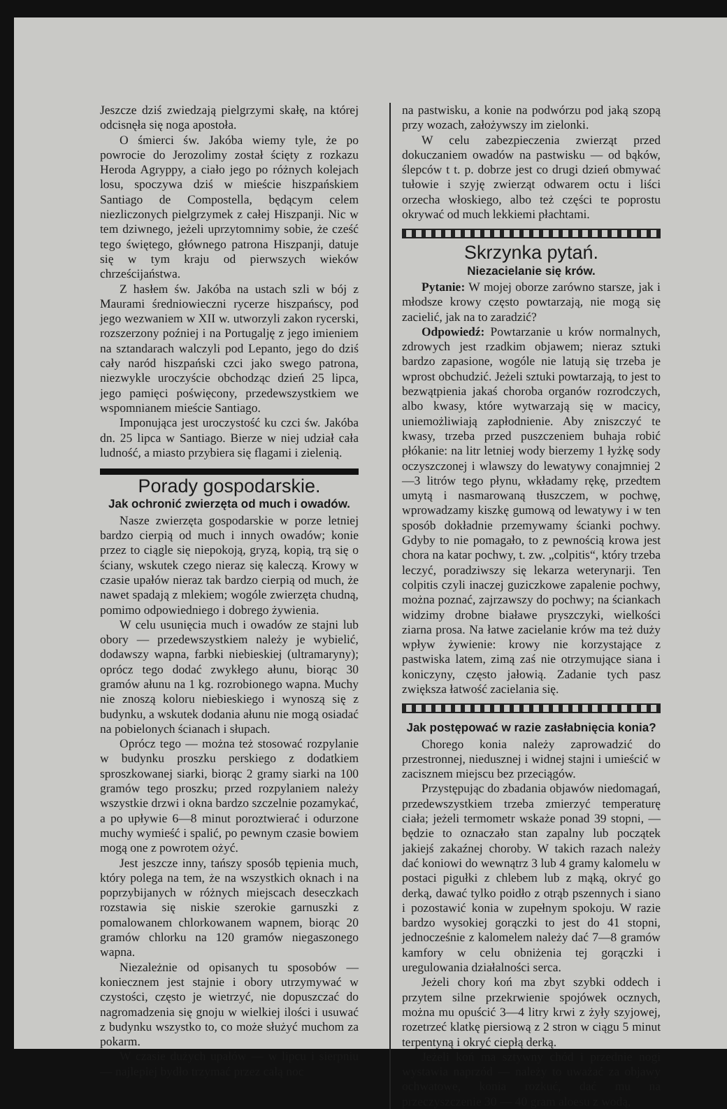Jeszcze dziś zwiedzają pielgrzymi skałę, na której odcisnęła się noga apostoła.
O śmierci św. Jakóba wiemy tyle, że po powrocie do Jerozolimy został ścięty z rozkazu Heroda Agryppy, a ciało jego po różnych kolejach losu, spoczywa dziś w mieście hiszpańskiem Santiago de Compostella, będącym celem niezliczonych pielgrzymek z całej Hiszpanji. Nic w tem dziwnego, jeżeli uprzytomnimy sobie, że cześć tego świętego, głównego patrona Hiszpanji, datuje się w tym kraju od pierwszych wieków chrześcijaństwa.
Z hasłem św. Jakóba na ustach szli w bój z Maurami średniowieczni rycerze hiszpańscy, pod jego wezwaniem w XII w. utworzyli zakon rycerski, rozszerzony poźniej i na Portugalję z jego imieniem na sztandarach walczyli pod Lepanto, jego do dziś cały naród hiszpański czci jako swego patrona, niezwykle uroczyście obchodząc dzień 25 lipca, jego pamięci poświęcony, przedewszystkiem we wspomnianem mieście Santiago.
Imponująca jest uroczystość ku czci św. Jakóba dn. 25 lipca w Santiago. Bierze w niej udział cała ludność, a miasto przybiera się flagami i zielenią.
Porady gospodarskie.
Jak ochronić zwierzęta od much i owadów.
Nasze zwierzęta gospodarskie w porze letniej bardzo cierpią od much i innych owadów; konie przez to ciągle się niepokoją, gryzą, kopią, trą się o ściany, wskutek czego nieraz się kaleczą. Krowy w czasie upałów nieraz tak bardzo cierpią od much, że nawet spadają z mlekiem; wogóle zwierzęta chudną, pomimo odpowiedniego i dobrego żywienia.
W celu usunięcia much i owadów ze stajni lub obory — przedewszystkiem należy je wybielić, dodawszy wapna, farbki niebieskiej (ultramaryny); oprócz tego dodać zwykłego ałunu, biorąc 30 gramów ałunu na 1 kg. rozrobionego wapna. Muchy nie znoszą koloru niebieskiego i wynoszą się z budynku, a wskutek dodania ałunu nie mogą osiadać na pobielonych ścianach i słupach.
Oprócz tego — można też stosować rozpylanie w budynku proszku perskiego z dodatkiem sproszkowanej siarki, biorąc 2 gramy siarki na 100 gramów tego proszku; przed rozpylaniem należy wszystkie drzwi i okna bardzo szczelnie pozamykać, a po upływie 6—8 minut poroztwierać i odurzone muchy wymieść i spalić, po pewnym czasie bowiem mogą one z powrotem ożyć.
Jest jeszcze inny, tańszy sposób tępienia much, który polega na tem, że na wszystkich oknach i na poprzybijanych w różnych miejscach deseczkach rozstawia się niskie szerokie garnuszki z pomalowanem chlorkowanem wapnem, biorąc 20 gramów chlorku na 120 gramów niegaszonego wapna.
Niezależnie od opisanych tu sposobów — koniecznem jest stajnie i obory utrzymywać w czystości, często je wietrzyć, nie dopuszczać do nagromadzenia się gnoju w wielkiej ilości i usuwać z budynku wszystko to, co może służyć muchom za pokarm.
W czasie dużych upałów — w lipcu i sierpniu — najlepiej bydło trzymać przez całą noc
na pastwisku, a konie na podwórzu pod jaką szopą przy wozach, założywszy im zielonki.
W celu zabezpieczenia zwierząt przed dokuczaniem owadów na pastwisku — od bąków, ślepców t t. p. dobrze jest co drugi dzień obmywać tułowie i szyję zwierząt odwarem octu i liści orzecha włoskiego, albo też części te poprostu okrywać od much lekkiemi płachtami.
Skrzynka pytań.
Niezacielanie się krów.
Pytanie: W mojej oborze zarówno starsze, jak i młodsze krowy często powtarzają, nie mogą się zacielić, jak na to zaradzić?
Odpowiedź: Powtarzanie u krów normalnych, zdrowych jest rzadkim objawem; nieraz sztuki bardzo zapasione, wogóle nie latują się trzeba je wprost obchudzić. Jeżeli sztuki powtarzają, to jest to bezwątpienia jakaś choroba organów rozrodczych, albo kwasy, które wytwarzają się w macicy, uniemożliwiają zapłodnienie. Aby zniszczyć te kwasy, trzeba przed puszczeniem buhaja robić płókanie: na litr letniej wody bierzemy 1 łyżkę sody oczyszczonej i wlawszy do lewatywy conajmniej 2—3 litrów tego płynu, wkładamy rękę, przedtem umytą i nasmarowaną tłuszczem, w pochwę, wprowadzamy kiszkę gumową od lewatywy i w ten sposób dokładnie przemywamy ścianki pochwy. Gdyby to nie pomagało, to z pewnością krowa jest chora na katar pochwy, t. zw. „colpitis“, który trzeba leczyć, poradziwszy się lekarza weterynarji. Ten colpitis czyli inaczej guziczkowe zapalenie pochwy, można poznać, zajrzawszy do pochwy; na ściankach widzimy drobne białawe pryszczyki, wielkości ziarna prosa. Na łatwe zacielanie krów ma też duży wpływ żywienie: krowy nie korzystające z pastwiska latem, zimą zaś nie otrzymujące siana i koniczyny, często jałowią. Zadanie tych pasz zwiększa łatwość zacielania się.
Jak postępować w razie zasłabnięcia konia?
Chorego konia należy zaprowadzić do przestronnej, niedusznej i widnej stajni i umieścić w zacisznem miejscu bez przeciągów.
Przystępując do zbadania objawów niedomagań, przedewszystkiem trzeba zmierzyć temperaturę ciała; jeżeli termometr wskaże ponad 39 stopni, — będzie to oznaczało stan zapalny lub początek jakiejś zakaźnej choroby. W takich razach należy dać koniowi do wewnątrz 3 lub 4 gramy kalomelu w postaci pigułki z chlebem lub z mąką, okryć go derką, dawać tylko poidło z otrąb pszennych i siano i pozostawić konia w zupełnym spokoju. W razie bardzo wysokiej gorączki to jest do 41 stopni, jednocześnie z kalomelem należy dać 7—8 gramów kamfory w celu obniżenia tej gorączki i uregulowania działalności serca.
Jeżeli chory koń ma zbyt szybki oddech i przytem silne przekrwienie spojówek ocznych, można mu opuścić 3—4 litry krwi z żyły szyjowej, rozetrzeć klatkę piersiową z 2 stron w ciągu 5 minut terpentyną i okryć ciepłą derką.
Jeżeli koń ma sztywny chód i przednie nogi wystawia naprzód — należy to uważać za objawy ochwatowe, konia rozkuć, dać mu na przeczyszczenie 30 — 40 gram aloesu z wodą,